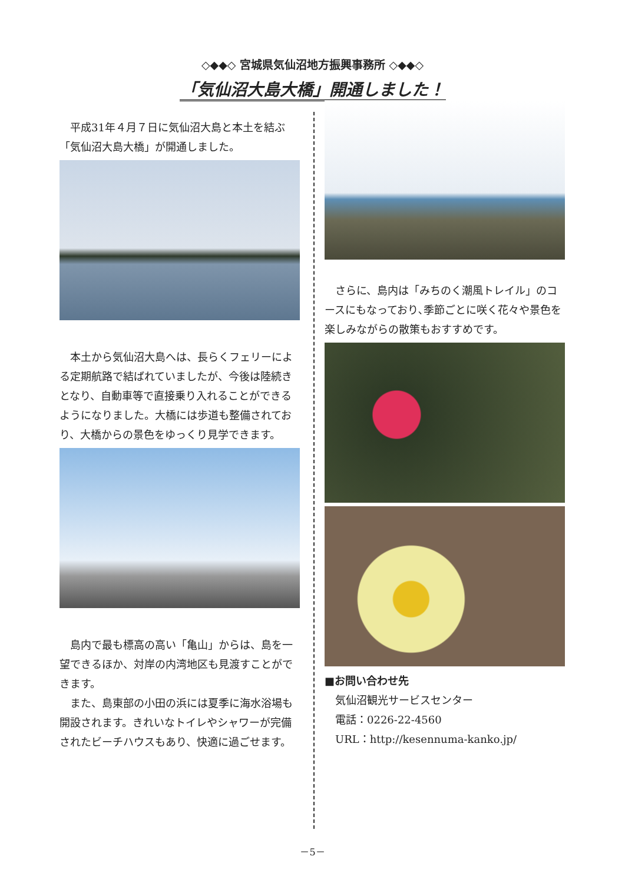◇◆◆◇ 宮城県気仙沼地方振興事務所 ◇◆◆◇
「気仙沼大島大橋」開通しました！
平成31年４月７日に気仙沼大島と本土を結ぶ「気仙沼大島大橋」が開通しました。
本土から気仙沼大島へは、長らくフェリーによる定期航路で結ばれていましたが、今後は陸続きとなり、自動車等で直接乗り入れることができるようになりました。大橋には歩道も整備されており、大橋からの景色をゆっくり見学できます。
島内で最も標高の高い「亀山」からは、島を一望できるほか、対岸の内湾地区も見渡すことができます。
また、島東部の小田の浜には夏季に海水浴場も開設されます。きれいなトイレやシャワーが完備されたビーチハウスもあり、快適に過ごせます。
さらに、島内は「みちのく潮風トレイル」のコースにもなっており､季節ごとに咲く花々や景色を楽しみながらの散策もおすすめです。
■お問い合わせ先
気仙沼観光サービスセンター
電話：0226-22-4560
URL：http://kesennuma-kanko.jp/
－5－